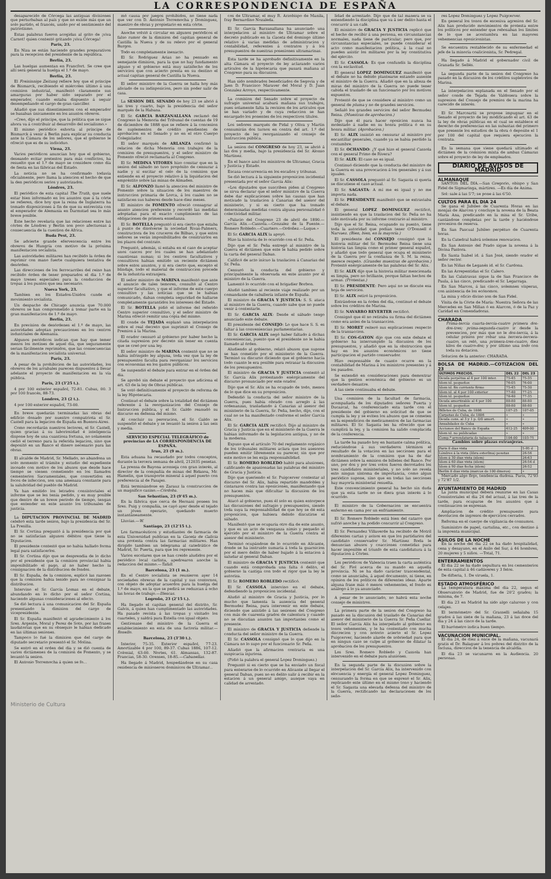LA CORRESPONDENCIA DE ESPAÑA
desaparecido de Córcega las antiguas divisiones que perturbaban al país y que no existe más que un solo partido, el francés, unido por el sentimiento del patriotismo.
Estas palabras fueron acogidas al grito de ¡viva Carnot! quien contestó gritando ¡viva Córcega!
Paris, 23.
En Niza se están haciendo grandes preparativos para la recepcion del presidente de la república.
Berlin, 23.
Las huelgas aumentan en Francfort. Se cree que allí será general la huelga el 1.º de mayo.
Berlin, 23.
El Freisinnige Zeitung refiere hoy que el príncipe de Bismarck, recibiendo el miércoles último á una comision industrial, manifestó claramente sus amarguras por haber sido separado por el emperador, cuando estaba dispuesto á seguir desempeñando el cargo de gran canciller.
Añadió que sus disentimientos con el emperador se basaban únicamente en los asuntos obreros.
«Creo, dijo el príncipe, que la política que se sigue ahora va á contribuir al desarrollo del socialismo.»
El mismo periódico exhorta al príncipe de Bismarck á venir á Berlin para explicar su conducta ante la Cámara de los señores, que el gobierno le ofreció que es de su individuo.
Viena, 23.
Varios periódicos anuncian hoy que el gobierno, deseando evitar pretestos para más conflictos, ha resuelto que el 1.º de mayo se considere como día de fiesta en las fábricas del Estado.
La noticia no se ha confirmado todavía oficialmente, pero llama la atencion el hecho de que la den periódicos serios y autorizados.
Lóndres, 23.
El periódico de esta capital The Truth, que suele estar bien informado en los asuntos que á la córte se refieren, dice hoy que la reina de Inglaterra ha tomado disposiciones á fin de que su entrevista con el emperador de Alemania en Darmstad sea lo más breve posible.
Este hecho revelaría que las relaciones entre las córtes de Lóndres y Berlin son poco afectuosas á consecuencia de la cuestion de Africa.
Buda Pest, 23.
Se advierte grande efervescencia entre los obreros de Hungría con motivo de la próxima manifestacion socialista.
Las autoridades militares han recibido la órden de reprimir con mano fuerte cualquiera tentativa de desórden.
Las direcciones de los ferrocarriles del reino han recibido órden de tener preparados el dia 1.º de mayo trenes especiales para la conduccion de tropas á los puntos que sea necesario.
Nueva York, 23.
Tambien en los Estados-Unidos cunde el movimiento socialista.
Un despacho de Chicago anuncia que 70.000 obreros se han comprometido á tomar parte en la gran manifestacion de 1.º de mayo.
Berlin, 23.
En prevision de desórdenes el 1.º de mayo, las autoridades adoptan precauciones en los centros industriales de Alemania.
Algunos periódicos indican que hay que temer menos los motines de aquel dia, que seguramente serian fácilmente reprimidos, que las consecuencias de la manifestacion socialista universal.
Paris, 23.
A pesar de la prohibicion de las autoridades, los obreros de los arrabales parecen dispuestos á llevar adelante el proyecto de manifestacion en la vía pública.
Paris, 23 (3'25 t.).
4 por 100 exterior español, 72-81. Cubas, 00. 3 por 100 francés, 88-73.
Londres, 23 (2 t.).
4 por 100 exterior español, 73-00.
En breve quedarán terminadas las obras del edificio donado por nuestro compatriota el Sr. Castell para la legacion de España en Buenos-Aires.
Como recordarán nuestros lectores, el Sr. Castell, quien gracias á su laboriosidad é inteligencia dispone hoy de una cuantiosa fortuna, no solamente cedió el terreno para la referida legacion, sino que depositó en un Banco el dinero necesario para las obras.
El alcalde de Madrid, Sr. Mellado, no abandona un solo momento el trámite y estudio del expediente incoado con motivo de los abusos que desde hace tiempo se vienen cometiendo en los llamados cementerios Sacramentales, que convertidos en focos de infeccion, son una amenaza constante para la salubridad del pueblo de Madrid.
Ya han emitido los letrados consistoriales el informe que se les tenia pedido, y es muy posible que dentro de un breve período de tiempo, tengan que entender en este asunto los tribunales de justicia.
La DIPUTACION PROVINCIAL DE MADRID celebró esta tarde sesion, bajo la presidencia del Sr. La Presilla.
El Sr. Cortina preguntó á la presidencia por qué no se satisfacian algunos débitos que tiene la Diputacion.
El presidente contestó que no habia hallado forma legal para satisfacerlos.
El Sr. Cortina dijo que se desprendia de lo dicho por el presidente que la comision provincial habia imposibilitado el pago, al no haber hecho la consignacion de la distribucion de fondos.
El Sr. España, de la comision, esplicó las razones que la comision habia tenido para no consignar la distribucion.
Intervino el Sr. García Lomas en el debate, abundando en lo dicho por el señor Cortina, haciendo algunas consideraciones al efecto.
Se dió lectura á una comunicacion del Sr. España presentando la dimision del cargo de vicepresidente.
El Sr. España manifestó el agradecimiento á los Sres. Argente, Moral y Perez de Soto, por las frases laudatorias que en su obsequio le habian dedicado en las últimas sesiones.
Tampoco lo fué la dimision que del cargo de diputado secretario presentó el Sr. Molina.
Se entró en el orden del dia y se dió cuenta de varios dictámenes de la comision de Fomento, y se levantó la sesion.
El Antonio Torremocha á quien se fo...
mó causa por juegos prohibidos, no tiene nada que ver con D. Antonio Torremocha y Domínguez, maestro de obras y propietario en esta córte.
Anoche volvió á circular en algunos periódicos el falso rumor de la dimision del capitan general de Castilla la Nueva y de su relevo por el general Burgos.
Todo es completamente inexacto.
El Sr. Rodriguez Arias no ha pensado en semejante dimision, para la que no hay fundamento alguno y el gobierno está muy satisfecho de los servicios que con acierto presta en su destino el actual capitan general de Castilla la Nueva.
El señor ministro de la Guerra se halla hoy más aliviado de su indisposicion, pero sin poder salir de casa.
La SESION DEL SENADO de hoy 23 se abrió á las tres y cuarto, bajo la presidencia del señor marqués de la Habana.
El Sr. GARCIA BARZANALLANA reclamó del Congreso la Memoria del Tribunal de cuentas de 19 de diciembre de 1888 que se refiere á la concesion de suplementos de crédito pendientes de aprobacion en el Senado y no en el otro Cuerpo Colegislador.
El señor marqués de ARLANZA confirmó la relacion de dicha Memoria con trabajos de la comision de presupuestos, y el señor ministro de Fomento ofreció reclamarla al Congreso.
El Sr. MEDINA VITORES hizo constar que en la sesion del sábado no tuvo propósito de censurar á nadie y sí excitar el celo de la comision que entiende en el proyecto relativo á la liquidacion del empréstito sobre las minas de Almaden.
El Sr. ALFONZO llamó la atencion del ministro de Fomento sobre la situacion de los maestros de instruccion primaria de Lorca, á los cuales no se satisfacen sus haberes desde hace diez meses.
El ministro de FOMENTO ofreció consagrar al asunto atencion preferente y recordó las medidas adoptadas para el exacto cumplimiento de las obligaciones de primera enseñanza.
El Sr. BOTELLA preguntó si era cierto que estaba á punto de disolverse la sociedad Rivas-Palmers, constructora de los cruceros de Bilbao, y que estos señores se verán imposibilitados de construirlos en los plazos del contrato.
Preguntó, además, si estaba en el caso de aceptar unos cascos por los cuales se han adelantado cuantiosas sumas; si los centros facultativos y consultivos habian emitido un reciente dictámen sobre estos asuntos, y si era cierto que, excepto el blindaje, todo el material de construccion procede de la industria extranjera.
El señor ministro de MARINA manifestó que ante el anuncio de tales temores, consultó al Centro superior facultativo, y que el informe de este cuerpo consultivo y las noticias que se le habian comunicado, daban completa seguridad de hallarse completamente garantidos los intereses del Estado.
El Sr. BOTELLA pidió el informe del referido Centro superior consultivo, y el señor ministro de Marina ofreció remitir una copia del mismo.
El conde de TEJADA esplanó una interpelacion sobre el real decreto que suprimió el Consejo de Premios á la Marina.
El orador censuró al gobierno por haber hecho la citada supresion por decreto sin tener en cuenta que se creó por una ley.
El señor ministro de MARINA contestó que no se habia infringido ley alguna, toda vez que la ley de presupuestos faculta para reorganizar los servicios con economías en los gastos públicos.
Se suspendió el debate para entrar en el órden del dia.
Se aprobó sin debate el proyecto que adiciona el art. 63 de la ley de Obras públicas.
Se votó definitivamente el proyecto de reforma de la ley Hipotecaria.
Continuó el debate sobre la totalidad del dictámen referente á la reorganizacion del Consejo de Instruccion pública, y el Sr. Galdo reanudó su discurso en defensa del mismo.
Al concluir su peroracion, el Sr. Galdo se suspendió el debate y se levantó la sesion á las seis y media.
SERVICIO ESPECIAL TELEGRÁFICO de provincias de LA CORRESPONDENCIA DE ESPAÑA.
Irun, 23 (9 m.).
Esta aduana ha recaudado por todos conceptos, durante la tercera semana de abril, 212035 pesetas.
La prensa de Bayona aconseja con gran interés, al director de la compañía de minas del Bidasoa, Mr. Hamelin, que transporte mineral á aquel puerto con preferencia al de Pasajes.
Está terminándose en Zarauz la construccion de un magnífico casino.—Córdoba.
San Sebastian, 23 (9'45 m.).
En la fábrica que cerca de Hernani poseen los Sres. Puig y compañía, se cayó ayer desde el tejado un jóven operario, quedando muerto instantáneamente.
Lluvias.—W.
Santiago, 23 (12'15 t.).
Los farmacéuticos y estudiantes de farmacia de esta Universidad publican en la Gaceta de Galicia una protesta contra las farmacias militares. Han dirigido tambien un telegrama al catedrático de Madrid, Sr. Puerta, para que los represente.
Varios escolares que se han creido aludidos por el periódico local carlista, apedrearon anoche la redaccion del mismo.—Tafall.
Barcelona, 23 (1 m.).
En el Centro socialista se reunieron ayer 14 sociedades obreras de la capital y sus contornos, con objeto de adoptar acuerdos para la huelga del 1.º de mayo, en la que se pedirá se reduzcan á ocho las horas de trabajo.—Illescas.
Logroño, 23 (2'15 t.).
Ha llegado el capitan general del distrito, Sr. Galvis, á quien han cumplimentado las autoridades. Ha pasado revista á las tropas y visitado los cuarteles, y saldrá para Estella con igual objeto.
Gestionase del ministro de la Guerra el establecimiento en esta de una factoría militar.—Rosello.
Barcelona, 23 (3'30 t.).
Interior, 75-35. Exterior español, 77-23. Amortizable 4 por 100, 89-37. Cubas 1886, 107-12. Colonial, 63-00. Nortes, 61. Almansas, 132-87. Francias, 58-30. Orenses, 18-85.—Cabanellas.
Ha llegado á Madrid, hospedándose en su casa residencia de misioneros dominicos de Ultramar...
cos de Ultramar, el muy R. Arzobispo de Manila, fray Bernardino Nozaleda.
El Sr. García Barzanallana ha anunciado una interpelacion al ministro de Ultramar sobre el decreto publicado en la Gaceta del domingo último relativo á varias medidas de administracion y contabilidad, referentes á contratos y á los presupuestos de nuestras posesiones ultramarinas.
Esta tarde se ha aprobado definitivamente en la alta Cámara el proyecto de ley aclarando varios artículos de la hipotecaria que pasará mañana al Congreso para su discusion.
Han sido nombrados beneficiados de Segovia y de Jaen D. Francisco Maraver del Moral y D. Juan Gonzalez Arroyo, respectivamente.
La comision del Senado sobre el proyecto de sufragio universal acabará mañana sus trabajos, pues solamente falta la revision de los artículos que se han variado y de cuya redaccion se han encargado los ponentes de los respectivos títulos.
Los señores marqués de Pidal y Oliva y Martin consumirán dos turnos en contra del art. 1.º del proyecto de ley reorganizando el consejo de Instruccion pública.
La sesion del CONGRESO de hoy 23, se abrió á las dos y media, bajo la presidencia del Sr. Alonso Martinez.
En el banco azul los ministros de Ultramar, Gracia y Justicia y Estado.
Escasa concurrencia en los escaños y tribunas.
Se dió lectura á la siguiente proposicion incidental presentada por el señor García Alix:
«Los diputados que suscriben piden al Congreso se sirva declarar que el señor ministro de la Guerra debe dar explicaciones sobre las causas que han motivado la traslacion á Canarias del asesor del ministerio, y si es cierto que ha tomado determinadas medidas contra alguna personalidad ó colectividad militar.
»Palacio del Congreso 23 de abril de 1890.—García Alix.—Cassola.—Gonzalez de la Fuente.—Romero Robledo.—Cuartero.—Ordoñez.—Luque.»
El Sr. GARCIA ALIX la apoyó.
Hizo la historia de lo ocurrido con el Sr. Peña.
Dijo que el Sr. Peña entregó al ministro de la Guerra el dictámen que este le habia pedido sobre la carta del general Daban.
Calificó de acto inícuo la traslacion á Canarias del Sr. Peña.
Censuró la conducta del gobierno y principalmente la observada en este asunto por el ministro de la Guerra.
Lamentó lo ocurrido con el brigadier Borbon.
Aludió tambien al reciente viaje realizado por un comandante de caballería infante de España.
El ministro de GRACIA Y JUSTICIA: S. S. ataca al ministro de la Guerra, cuando sabe que no puede venir á contestarle.
El Sr. GARCIA ALIX: Desde el sábado tengo anunciado este debate.
El presidente del CONSEJO: Lo que hace S. S. es faltar á las conveniencias parlamentarias.
El Sr. GARCIA ALIX negó haber faltado á dichas conveniencias, puesto que el presidente no le habia llamado al órden.
Aludiendo al gobierno, relató abusos que supone se han cometido por el ministerio de la Guerra. Terminó su discurso diciendo que el gobierno hacía todo cuanto le era posible para retrasar la discusion de los presupuestos.
El ministro de GRACIA Y JUSTICIA contestó al Sr. García Alix protestando enérgicamente del discurso pronunciado por este orador.
Dijo que el Sr. Alix se ha ocupado de todo, menos de lo que dice en su proposicion.
Defendió la conducta del señor ministro de la Guerra, pues habia obrado con arreglo á las ordenanzas, trasladando á Canarias al asesor del ministerio de la Guerra, Sr. Peña, hecho, dijo, con el cual no se ha manifestado conforme el señor García Alix.
El Sr. GARCIA ALIX rectificó. Dijo al ministro de Gracia y Justicia que en el ministerio de la Guerra le habian informado de la legislacion antigua, y no de la moderna.
Expuso que el artículo 70 del reglamento orgánico de los tribunales militares aclara que los asesores pueden emitir libremente su parecer, sin que por este motivo se les exija responsabilidad.
El Sr. ROMERO ROBLEDO habló para alusiones, calificando de apasionadas las palabras del ministro de Gracia y Justicia.
Dijo que queriendo el Sr. Puigcerver contestar al discurso del Sr. Alix, habia repartido mandobles y cintarazos contra las oposiciones, manifestando que no hacen más que dificultar la discusion de los presupuestos.
Atacó al gobierno, pues él solo es quien entorpece las discusiones del sufragio y presupuestos, siendo toda suya la responsabilidad de que hoy se dé esta proposicion, que hubiera debido discutirse el sábado.
Manifestó que se ocuparia otro dia de este asunto, y que es un acto de venganza nimio y pequeño el ejercido por el ministro de la Guerra contra el asesor del ministerio.
Terminó ocupándose de lo ocurrido en Alicante, donde se ha instruido sumaria á toda la guarnicion por el mero delito de haber bajado á la estacion á saludar al general Daban.
El ministro de GRACIA Y JUSTICIA contestó que cuando está comprobada una falta ó delito, el gobierno la castiga con todo el rigor que la ley le autoriza.
El Sr. ROMERO ROBLEDO rectificó.
El Sr. CASSOLA intervino en el debate, defendiendo la proposicion incidental.
Aludió al ministro de Gracia y Justicia, por lo mucho que lamenta la ausencia del general Bermudez Reina, para intervenir en este debate, diciendo que asistido á las sesiones del Congreso con más de cuarenta grados de calentura y cuando no se discutian asuntos tan importantes como el presente.
El ministro de GRACIA Y JUSTICIA defiende la conducta del señor ministro de la Guerra.
El Sr. CASSOLA consignó que lo que dijo en la Cámara no lo supo por el funcionario Sr. Peña.
Añadió que la afirmacion contraria es una suspicacia injuriosa.
(Pidió la palabra el general Lopez Dominguez.)
Preguntó si es cierto que se ha enviado un fiscal para enterarse de lo ocurrido en Alicante al llegar el general Daban, pues no es delito salir á recibir en la estacion á un general amigo, aunque vaya en calidad de arrestado.
lidad de arrestado. Dijo que de tal manera se va entendiendo la disciplina que va á ser delito hasta el concurrir á un café.
El ministro de GRACIA Y JUSTICIA replicó que el hecho de recibir á una persona, en circunstancias normales, nada tiene de particular; pero que, por circunstancias especiales, se puede considerar el acto como manifestacion política, á la cual no pueden asistir los militares por la ley constitutiva del ejército.
El Sr. CASSOLA: Es que confundís la disciplina con la esclavitud.
El general LOPEZ DOMINGUEZ manifestó que el debate no ha debido plantearse estando ausente el ministro de la Guerra. Añadió que en la alteza de miras del ministro de la Guerra no puede tener cabida el traslado de un funcionario por los motivos expuestos.
Protestó de que se considere al ministro como un general de pluma y no de grandes servicios.
Señaló los grandes servicios del señor Bermudez Reina. (Muestras de aprobacion.)
Dijo que él para hacer oposicion nunca ha molestado á nadie en su honra política ó en su honra militar. (Aprobacion.)
El Sr. ALIX insistió en censurar al ministro por encastillar generales, cuando ya se habia perdido la costumbre.
El Sr. OCHANDO: ¿Y qué hizo el general Cassola con el general Primo de Rivera?
El Sr. ALIX: El caso no es igual.
Continuó diciendo que la conducta del ministro de la Guerra es una provocacion á los generales y á sus iguales.
El Sr. CASSOLA preguntó al Sr. Sagasta si queria se discutiese el caso actual.
El Sr. SAGASTA: A mí me es igual y no me importa nada.
El Sr. PRESIDENTE manifestó que se extraviaba el debate.
El general LOPEZ DOMINGUEZ rectificó, insistiendo en que la traslacion del Sr. Peña no ha sido motivada por su informe contrario al ministro.
Dijo que el Sr. Reina, ocupando su puesto, tiene toda la autoridad que podian tener O'Donnell ó Narvaez. (Bien, bien, en la mayoría.)
El presidente del CONSEJO consignó que la historia militar del Sr. Bermudez Reina tiene una historia tan limpia como el primer general español, y añadió que todo general que ocupa el ministerio de la Guerra por la confianza de S. M. la reina, merece respeto. (Grandes muestras de aprobacion.) Protestó enérgicamente de las palabras del Sr. Alix.
El Sr. ALIX dijo que la historia militar mencionada es limpia, pero no brillante, porque faltan hechos de armas. (Protestas.)
El Sr. PRESIDENTE: Pero aquí no se discute esa hoja de servicios.
El Sr. ALIX retiró la proposicion.
Entrándose en la órden del dia, continuó el debate sobre los créditos de Marina.
El Sr. NAVARRO REVERTER rectificó.
Consignó que él no retiraba su firma del dictámen como era antes de la transaccion.
El Sr. MORET reiteró sus esplicaciones respecto de la transaccion.
El Sr. COS-GAYON dijo que con este debate el gobierno ha interrumpido la discusion de los presupuestos, y añadió que en la obstruccion que hay en los asuntos económicos no tiene participacion el partido conservador.
Hizo responsable de cuanto ocurre en la contabilidad de Marina á los ministros presentes y á los pasados.
Se extendió en consideraciones para demostrar que la gestion económica del gobierno es un verdadero desastre.
A las siete continuaba el debate.
Una comision de la facultad de farmacia, acompañada de los diputados señores Puerta y Ducazcal, ha conferenciado esta tarde con el presidente del gobierno en solicitud de que se cumpla la ley y se eviten los abusos que se cometen en la espendicion de medicamentos de las farmacias militares. El Sr. Sagasta les ha ofrecido que se cumplirá la ley, y la comision ha salido complacida de la conferencia.
La tarde ha pasado hoy en bastante calma política, reduciéndose á sus verdaderos términos el resultado de la votacion en las secciones para el nombramiento de la comision que ha de dar dictámen sobre la emision de billetes del Banco. Por uno, por dos y por tres votos fueron derrotados los tres candidatos ministeriales, y no solo no revela esto ningun síntoma de importancia, como algun periódico supone, sino que en todas las secciones hay mayoría ministerial resuelta.
Este convencimiento general ha hecho sin duda que ya esta tarde no se diera gran interés á lo ocurrido.
El ministro de la Gobernacion se encuentra enfermo en cama por un enfriamiento.
El Sr. Romero Robledo está bien del catarro que sufrió anoche y ha podido concurrir al Congreso.
El Sr. Fernandez Villaverde ha recibido de Motril diferentes cartas y avisos en que los partidarios del candidato conservador Sr. Martinez Roda le denuncian abusos y coacciones cometidas para hacer imposible el triunfo de esta candidatura á la diputacion á Córtes.
Los periódicos de Valencia traen la carta auténtica del Sr. Fiol acerca de su mando en aquella provincia. Ni se ha dado carácter trascendental, como se anunciaba, á aquel documento, ni tiene, en opinion de los políticos de diferentes ideas. Aparte alguna frase más ó menos vehementes, el fondo es análogo á lo ya anunciado.
A pesar de lo anunciado, no habrá esta noche consejo de ministros.
La primera parte de la sesion del Congreso ha pasado en la discusion del traslado de Canarias del asesor del ministerio de la Guerra Sr. Peña Cuellar. El señor García Alix ha interpelado al gobierno en tonos vehementes, y le ha contestado con mucha discrecion y con notorio acierto el Sr. Lopez Puigcerver, haciendo alarde de sobriedad para que en ningun caso se culpe al gobierno de dilatar la aprobacion de los presupuestos.
Los Sres. Romero Robledo y Cassola han intervenido en el debate para alusiones.
En la segunda parte de la discusion sobre la interpelacion del Sr. García Alix, ha intervenido con elocuencia y energía el general Lopez Dominguez, censurando la forma en que se expresó el Sr. Alix, replicando este último en el mismo tono y haciendo el Sr. Sagasta una elevada defensa del ministro de la Guerra, rectificando las declaraciones de los seño-
res Lopez Dominguez y Lopez Puigcerver.
En general los tonos de escesiva agresion del Sr. Alix han producido movimientos de protesta entre los políticos por entender que rebosaban los límites de lo que se acostumbra en las mayores vehemencias oposicionistas.
Se encuentra restablecido de su enfermedad el jefe de la minoría coalicionista, Sr. Pedregal.
Ha llegado á Madrid el gobernador civil de Granada Sr. Sellés.
La segunda parte de la sesion del Congreso ha pasado en la discusion de los créditos supletorios de Marina.
La interpelacion esplanada en el Senado por el señor conde de Tejada de Valdosera sobre la supresion del Consejo de premios de la marina ha carecido de interés.
El Sr. Marcoartú se propone impugnar en el Senado el proyecto de ley modificando el art. 63 de la ley de obras públicas en el cual se establece el derecho de preferencias en las subastas del primero que presente los estudios de la obra ó deposite el 1 por 100 del capital que requiera ejecucion la contrata.
En la semana que viene quedará ultimado el dictámen de la comision mixta de ambas Cámaras sobre el proyecto de ley de empleados.
DIARIO DE AVISOS DE MADRID
ALMANAQUE
SANTOS DEL DIA.—San Gregorio, obispo y San Fidel de Sigmaringa, mártires. —Es día de Anima.
Sol: sale á las 5'7; se pone á las 6'50.
CULTOS PARA EL DIA 24
Se gana el Jubileo de Cuarenta Horas en las monjas de Alarcon y concluye la novena de la Beata María Ana, predicando en la misa el Sr. Uribe, cantándose completas por la tarde y haciéndose procesion de reserva.
En San Pascual Jubileo perpétuo de Cuarenta horas.
En la Catedral habrá solemne renovacion.
En San Antonio del Prado sigue la novena á la Divina Pastora.
En Santa Isabel id. á San José, siendo orador el señor rector.
En las Niñas de Leganés id. el Sr. Cardona.
En las Arrepentidas el Sr. Calero.
En las Calatravas sigue la de San Francisco de Paula, á las cinco, predicando el Sr. Legarraga.
En San Marcos, á las cinco, solemnes vísperas, con asistencia de los ecónomos.
La misa y oficio divino son de San Fidel.
Visita de la Córte de María: Nuestra Señora de las Mercedes en San Millan ó en Alarcon, ó de la Paz y Caridad en Comendadoras.
CHARADA
Prima-tercia cuarta-tercia-cuatro primera dos-dos-tres; prima-segunda-cuatro ir desde la prevencion, por más que no le dos-tercia, á la celular prision por robar una tercera-tercera-cuatro, un reló, una primera-tres-cuatro, diez kilos de cuatro-dos; y por último una todo con toda su dotacion.
Solucion de la anterior: CHARADA.
BOLSA DE MADRID.—COTIZACION DEL 23
| ÚLTIMOS PRECIOS. | DEL 22 | DEL 23 |
| --- | --- | --- |
| Deuda perpétua al 4 por 100 inter. | 75-45 | 75-35 |
| Idem id. pequeños | 76-05 | 76-00 |
| Idem id. fin corriente firme | 75-45 | 75-30 |
| Idem id. al 4 por 100 exterior | 77-40 | 77-25 |
| Idem id. pequeños | 78-40 | 77-35 |
| Deuda amortizable al 4 por 100 | 88-80 | 88-80 |
| Idem id. pequeños | 88-80 | 88-80 |
| Billetes de Cuba, de 1886 | 107-25 | 107-05 |
| Carpetas de Cuba, de 1886 | » | » |
| Deuda cons. al 3 y 1 p. 0/0 amort. | » | » |
| Anualidades de Cuba | » | » |
| Acciones del Banco de España | 412-25 | 409-00 |
| Idem id. no publicadas | » | » |
| Comp.ª arrendataria de tabacos | 104-00 | 103-75 |
Cambios sobre plazas extranjeras.
| Paris 8 dias vista | 5-95 d |
| Lóndres á la vista (libra esterlina) pesetas | 26-56 |
| Idem á 30 dias vista (idem) | 26-63 |
| Idem á 60 dias vista (idem) | 26-54 d |
| Idem á 90 dias fecha (idem) | 26-52 |
| Berlin 8 dias vista (marcos de 100 dineros) | » |
Mercado algo flojo, tendencia dudosa. Paris, 72'93 y 72'87 1/2.
AYUNTAMIENTO DE MADRID
La junta municipal deberá reunirse en las Casas Consistoriales el dia 24 del actual, á las tres de la tarde, para ocuparse de los asuntos que á continuacion se expresan.
Ampliacion de crédito presupuesto para devolucion de ingresos de ejercicios cerrados.
Reforma en el cuerpo de vigilancia de consumos.
Suministro de papel, cartulina, etc., con destino á la imprenta municipal.
ASILOS DE LA NOCHE
En la noche del dia 22 se ha dado hospitalidad, cena y desayuno, en el Asilo del Sur, á 46 hombres, 20 mujeres y 5 niños. —Total, 71.
ENTERRAMIENTOS
El dia 22 se ha dado sepultura en los cementerios de esta capital á 46 cadáveres y 3 fetos.
De difteria, 1. De viruela, 1.
ESTADO ATMOSFÉRICO
La temperatura máxima del dia 22, segun el Observatorio de Madrid, fue de 20'2 grados; la mínima, de 7.
El dia 23 en Madrid ha sido algo caluroso y con celajes.
El termómetro del Sr. Grasselli señalaba 15 grados á las siete de la mañana, 23 á las doce del dia y 24 á las cinco de la tarde.
El barómetro indica buen tiempo.
VACUNACION MUNICIPAL.
El dia 24, de diez á once de la mañana, vacunará gratis el Dr. Balaguer á los pobres del distrito de la Inclusa, direccion de la tenencia de alcaldía.
El dia 23 se vacunaron en la Audiencia. 20 personas.
Ministerio de Cultura